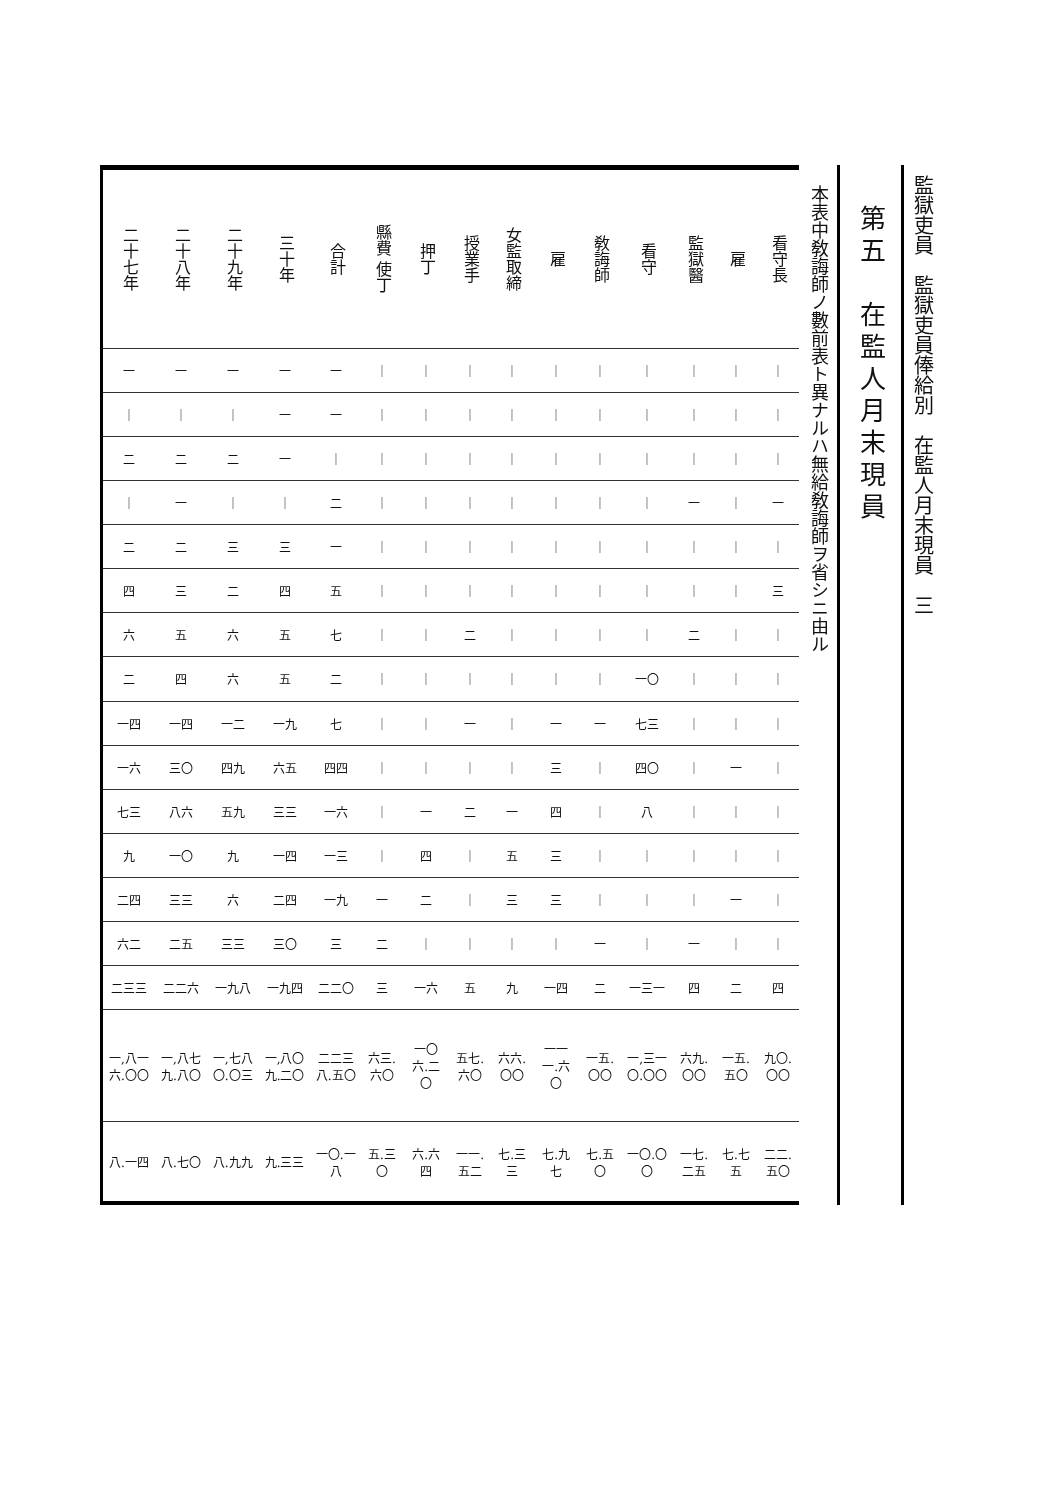監獄吏員　監獄吏員俸給別　在監人月末現員　三
第五　在監人月末現員
本表中敎誨師ノ數前表ト異ナルハ無給敎誨師ヲ省シニ由ル
| 二十七年 | 二十八年 | 二十九年 | 三十年 | 合計 | 縣費 使丁 | 押丁 | 授業手 | 女監取締 | 雇 | 敎誨師 | 看守 | 監獄醫 | 雇 | 看守長 |
| --- | --- | --- | --- | --- | --- | --- | --- | --- | --- | --- | --- | --- | --- | --- |
| 一 | 一 | 一 | 一 | 一 | ｜ | ｜ | ｜ | ｜ | ｜ | ｜ | ｜ | ｜ | ｜ | ｜ |
| ｜ | ｜ | ｜ | 一 | 一 | ｜ | ｜ | ｜ | ｜ | ｜ | ｜ | ｜ | ｜ | ｜ | ｜ |
| 二 | 二 | 二 | 一 | ｜ | ｜ | ｜ | ｜ | ｜ | ｜ | ｜ | ｜ | ｜ | ｜ | ｜ |
| ｜ | 一 | ｜ | ｜ | 二 | ｜ | ｜ | ｜ | ｜ | ｜ | ｜ | ｜ | 一 | ｜ | 一 |
| 二 | 二 | 三 | 三 | 一 | ｜ | ｜ | ｜ | ｜ | ｜ | ｜ | ｜ | ｜ | ｜ | ｜ |
| 四 | 三 | 二 | 四 | 五 | ｜ | ｜ | ｜ | ｜ | ｜ | ｜ | ｜ | ｜ | ｜ | 三 |
| 六 | 五 | 六 | 五 | 七 | ｜ | ｜ | 二 | ｜ | ｜ | ｜ | ｜ | 二 | ｜ | ｜ |
| 二 | 四 | 六 | 五 | 二 | ｜ | ｜ | ｜ | ｜ | ｜ | ｜ | 一〇 | ｜ | ｜ | ｜ |
| 一四 | 一四 | 一二 | 一九 | 七 | ｜ | ｜ | 一 | ｜ | 一 | 一 | 七三 | ｜ | ｜ | ｜ |
| 一六 | 三〇 | 四九 | 六五 | 四四 | ｜ | ｜ | ｜ | ｜ | 三 | ｜ | 四〇 | ｜ | 一 | ｜ |
| 七三 | 八六 | 五九 | 三三 | 一六 | ｜ | 一 | 二 | 一 | 四 | ｜ | 八 | ｜ | ｜ | ｜ |
| 九 | 一〇 | 九 | 一四 | 一三 | ｜ | 四 | ｜ | 五 | 三 | ｜ | ｜ | ｜ | ｜ | ｜ |
| 二四 | 三三 | 六 | 二四 | 一九 | 一 | 二 | ｜ | 三 | 三 | ｜ | ｜ | ｜ | 一 | ｜ |
| 六二 | 二五 | 三三 | 三〇 | 三 | 二 | ｜ | ｜ | ｜ | ｜ | 一 | ｜ | 一 | ｜ | ｜ |
| 二三三 | 二二六 | 一九八 | 一九四 | 二二〇 | 三 | 一六 | 五 | 九 | 一四 | 二 | 一三一 | 四 | 二 | 四 |
| 一,八一六.〇〇 | 一,八七九.八〇 | 一,七八〇.〇三 | 一,八〇九.二〇 | 二二三八.五〇 | 六三.六〇 | 一〇六.二〇 | 五七.六〇 | 六六.〇〇 | 一一一.六〇 | 一五.〇〇 | 一,三一〇.〇〇 | 六九.〇〇 | 一五.五〇 | 九〇.〇〇 |
| 八.一四 | 八.七〇 | 八.九九 | 九.三三 | 一〇.一八 | 五.三〇 | 六.六四 | 一一.五二 | 七.三三 | 七.九七 | 七.五〇 | 一〇.〇〇 | 一七.二五 | 七.七五 | 二二.五〇 |